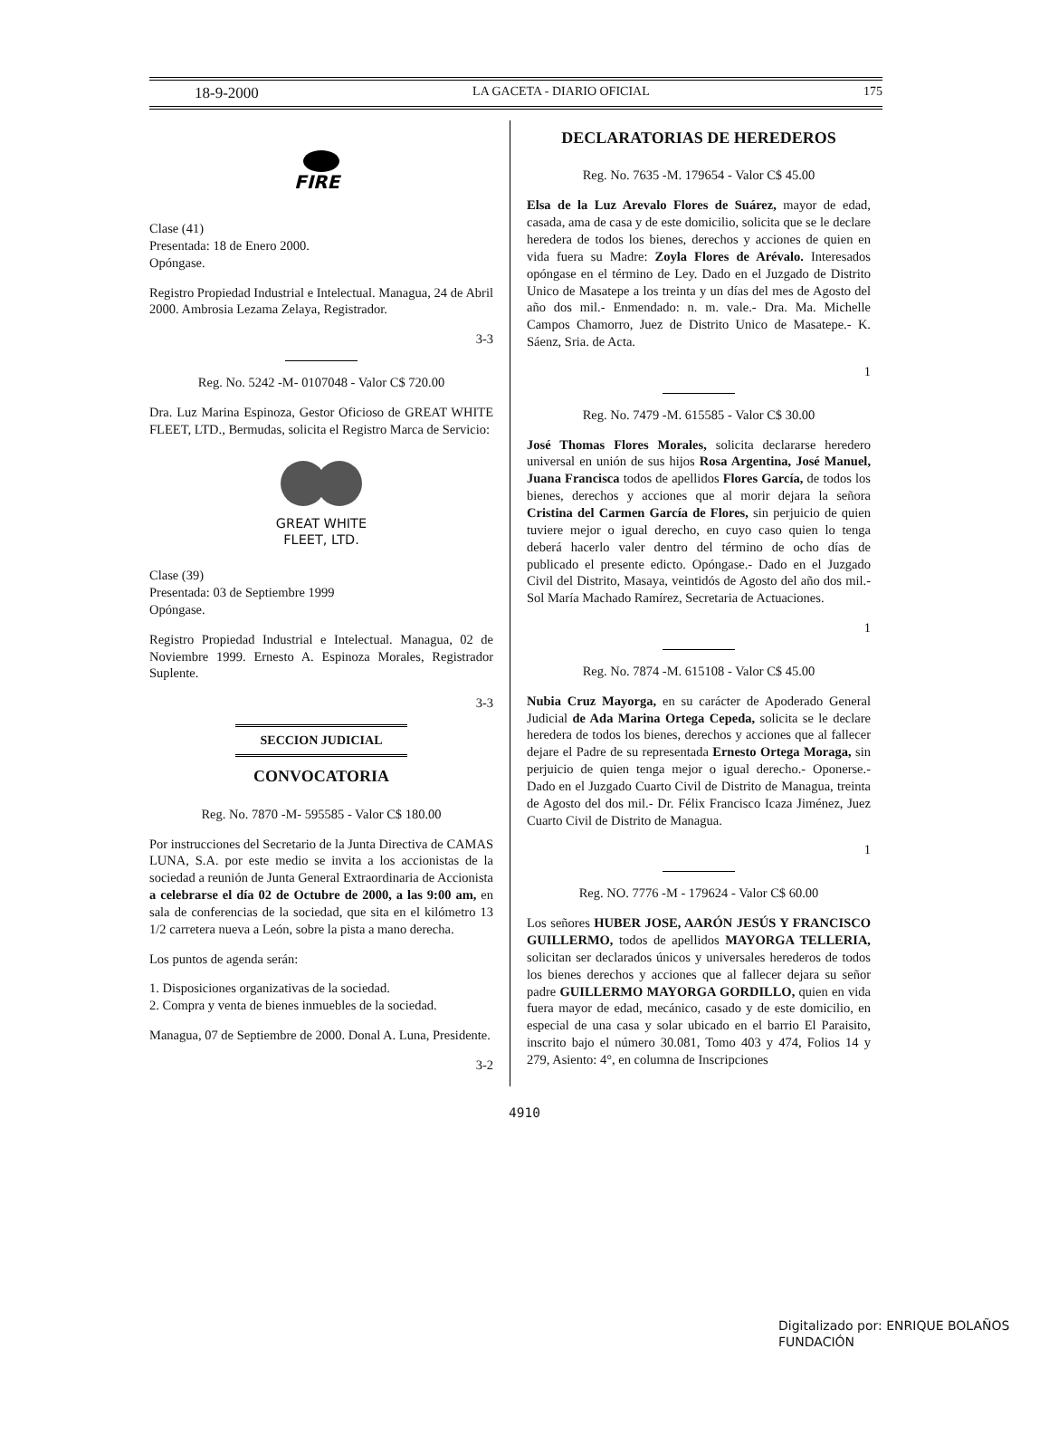18-9-2000 LA GACETA - DIARIO OFICIAL 175
FIRE
Clase (41)
Presentada: 18 de Enero 2000.
Opóngase.
Registro Propiedad Industrial e Intelectual. Managua, 24 de Abril 2000. Ambrosia Lezama Zelaya, Registrador.
3-3
Reg. No. 5242 -M- 0107048 - Valor C$ 720.00
Dra. Luz Marina Espinoza, Gestor Oficioso de GREAT WHITE FLEET, LTD., Bermudas, solicita el Registro Marca de Servicio:
GREAT WHITE
FLEET, LTD.
Clase (39)
Presentada: 03 de Septiembre 1999
Opóngase.
Registro Propiedad Industrial e Intelectual. Managua, 02 de Noviembre 1999. Ernesto A. Espinoza Morales, Registrador Suplente.
3-3
SECCION JUDICIAL
CONVOCATORIA
Reg. No. 7870 -M- 595585 - Valor C$ 180.00
Por instrucciones del Secretario de la Junta Directiva de CAMAS LUNA, S.A. por este medio se invita a los accionistas de la sociedad a reunión de Junta General Extraordinaria de Accionista a celebrarse el día 02 de Octubre de 2000, a las 9:00 am, en sala de conferencias de la sociedad, que sita en el kilómetro 13 1/2 carretera nueva a León, sobre la pista a mano derecha.
Los puntos de agenda serán:
1. Disposiciones organizativas de la sociedad.
2. Compra y venta de bienes inmuebles de la sociedad.
Managua, 07 de Septiembre de 2000. Donal A. Luna, Presidente.
3-2
DECLARATORIAS DE HEREDEROS
Reg. No. 7635 -M. 179654 - Valor C$ 45.00
Elsa de la Luz Arevalo Flores de Suárez, mayor de edad, casada, ama de casa y de este domicilio, solicita que se le declare heredera de todos los bienes, derechos y acciones de quien en vida fuera su Madre: Zoyla Flores de Arévalo. Interesados opóngase en el término de Ley. Dado en el Juzgado de Distrito Unico de Masatepe a los treinta y un días del mes de Agosto del año dos mil.- Enmendado: n. m. vale.- Dra. Ma. Michelle Campos Chamorro, Juez de Distrito Unico de Masatepe.- K. Sáenz, Sria. de Acta.
1
Reg. No. 7479 -M. 615585 - Valor C$ 30.00
José Thomas Flores Morales, solicita declararse heredero universal en unión de sus hijos Rosa Argentina, José Manuel, Juana Francisca todos de apellidos Flores García, de todos los bienes, derechos y acciones que al morir dejara la señora Cristina del Carmen García de Flores, sin perjuicio de quien tuviere mejor o igual derecho, en cuyo caso quien lo tenga deberá hacerlo valer dentro del término de ocho días de publicado el presente edicto. Opóngase.- Dado en el Juzgado Civil del Distrito, Masaya, veintidós de Agosto del año dos mil.- Sol María Machado Ramírez, Secretaria de Actuaciones.
1
Reg. No. 7874 -M. 615108 - Valor C$ 45.00
Nubia Cruz Mayorga, en su carácter de Apoderado General Judicial de Ada Marina Ortega Cepeda, solicita se le declare heredera de todos los bienes, derechos y acciones que al fallecer dejare el Padre de su representada Ernesto Ortega Moraga, sin perjuicio de quien tenga mejor o igual derecho.- Oponerse.- Dado en el Juzgado Cuarto Civil de Distrito de Managua, treinta de Agosto del dos mil.- Dr. Félix Francisco Icaza Jiménez, Juez Cuarto Civil de Distrito de Managua.
1
Reg. NO. 7776 -M - 179624 - Valor C$ 60.00
Los señores HUBER JOSE, AARÓN JESÚS Y FRANCISCO GUILLERMO, todos de apellidos MAYORGA TELLERIA, solicitan ser declarados únicos y universales herederos de todos los bienes derechos y acciones que al fallecer dejara su señor padre GUILLERMO MAYORGA GORDILLO, quien en vida fuera mayor de edad, mecánico, casado y de este domicilio, en especial de una casa y solar ubicado en el barrio El Paraisito, inscrito bajo el número 30.081, Tomo 403 y 474, Folios 14 y 279, Asiento: 4°, en columna de Inscripciones
4910
Digitalizado por: ENRIQUE BOLAÑOS FUNDACIÓN